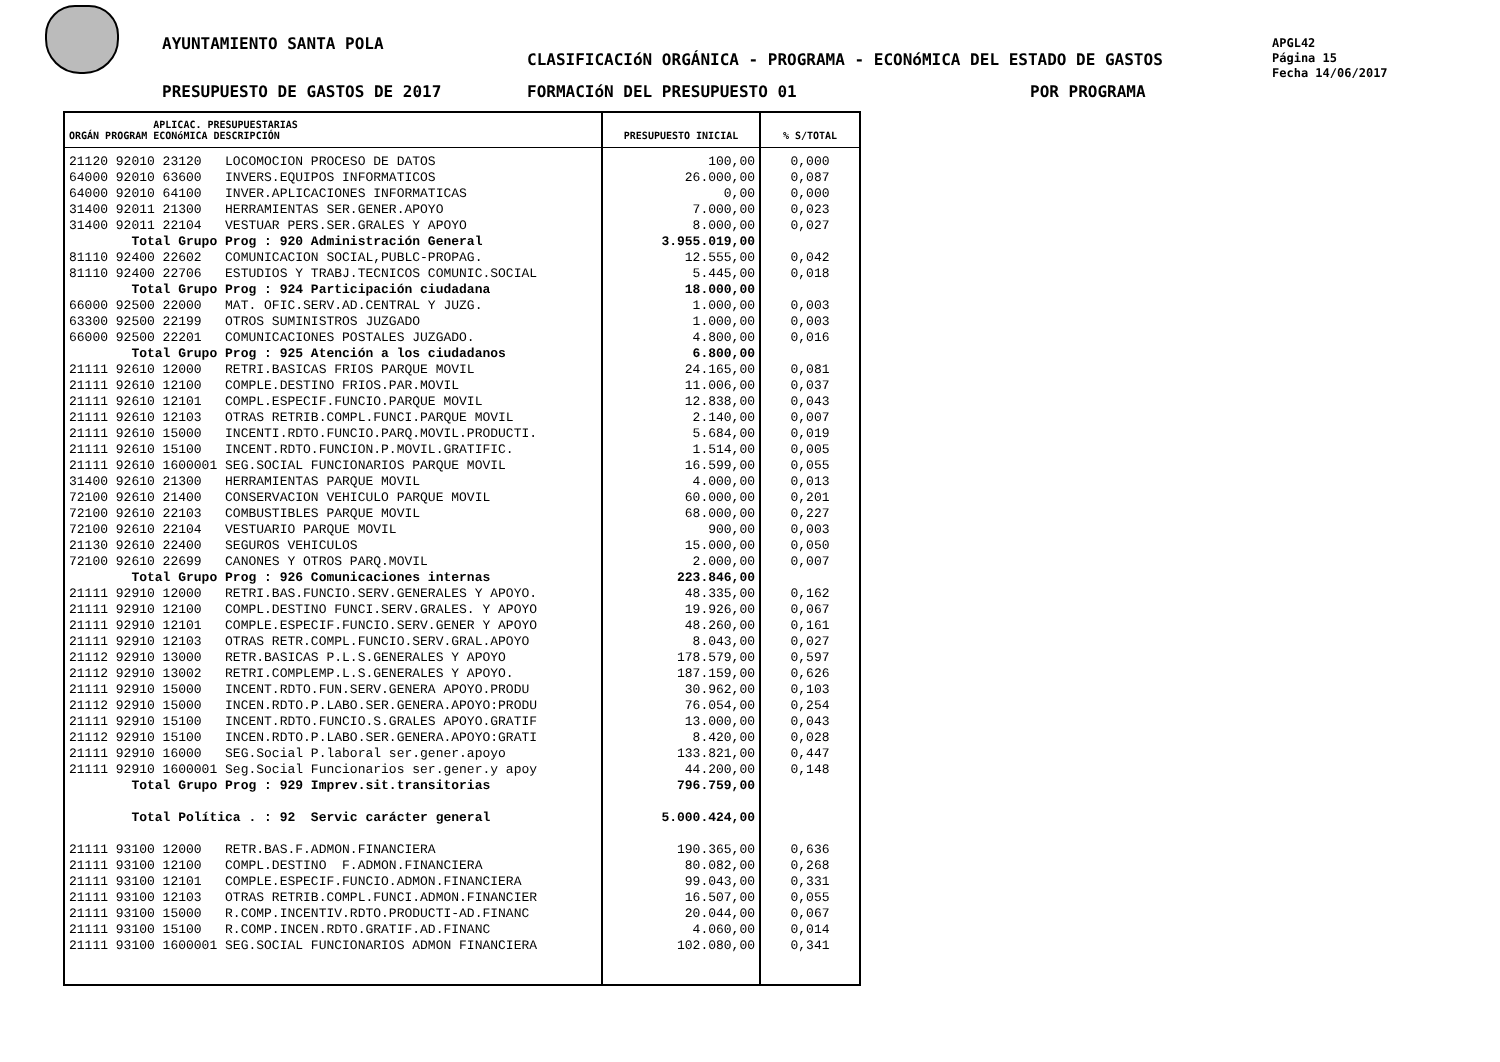AYUNTAMIENTO SANTA POLA
CLASIFICACIóN ORGÁNICA - PROGRAMA - ECONóMICA DEL ESTADO DE GASTOS
PRESUPUESTO DE GASTOS DE 2017 FORMACIóN DEL PRESUPUESTO 01 POR PROGRAMA
APGL42
Página 15
Fecha 14/06/2017
| APLICAC. PRESUPUESTARIAS ORGÁN PROGRAM ECONóMICA DESCRIPCIÓN | PRESUPUESTO INICIAL | % S/TOTAL |
| --- | --- | --- |
| 21120 92010 23120 LOCOMOCION PROCESO DE DATOS | 100,00 | 0,000 |
| 64000 92010 63600 INVERS.EQUIPOS INFORMATICOS | 26.000,00 | 0,087 |
| 64000 92010 64100 INVER.APLICACIONES INFORMATICAS | 0,00 | 0,000 |
| 31400 92011 21300 HERRAMIENTAS SER.GENER.APOYO | 7.000,00 | 0,023 |
| 31400 92011 22104 VESTUAR PERS.SER.GRALES Y APOYO | 8.000,00 | 0,027 |
| Total Grupo Prog : 920 Administración General | 3.955.019,00 | |
| 81110 92400 22602 COMUNICACION SOCIAL,PUBLC-PROPAG. | 12.555,00 | 0,042 |
| 81110 92400 22706 ESTUDIOS Y TRABJ.TECNICOS COMUNIC.SOCIAL | 5.445,00 | 0,018 |
| Total Grupo Prog : 924 Participación ciudadana | 18.000,00 | |
| 66000 92500 22000 MAT. OFIC.SERV.AD.CENTRAL Y JUZG. | 1.000,00 | 0,003 |
| 63300 92500 22199 OTROS SUMINISTROS JUZGADO | 1.000,00 | 0,003 |
| 66000 92500 22201 COMUNICACIONES POSTALES JUZGADO. | 4.800,00 | 0,016 |
| Total Grupo Prog : 925 Atención a los ciudadanos | 6.800,00 | |
| 21111 92610 12000 RETRI.BASICAS FRIOS PARQUE MOVIL | 24.165,00 | 0,081 |
| 21111 92610 12100 COMPLE.DESTINO FRIOS.PAR.MOVIL | 11.006,00 | 0,037 |
| 21111 92610 12101 COMPL.ESPECIF.FUNCIO.PARQUE MOVIL | 12.838,00 | 0,043 |
| 21111 92610 12103 OTRAS RETRIB.COMPL.FUNCI.PARQUE MOVIL | 2.140,00 | 0,007 |
| 21111 92610 15000 INCENTI.RDTO.FUNCIO.PARQ.MOVIL.PRODUCTI. | 5.684,00 | 0,019 |
| 21111 92610 15100 INCENT.RDTO.FUNCION.P.MOVIL.GRATIFIC. | 1.514,00 | 0,005 |
| 21111 92610 1600001 SEG.SOCIAL FUNCIONARIOS PARQUE MOVIL | 16.599,00 | 0,055 |
| 31400 92610 21300 HERRAMIENTAS PARQUE MOVIL | 4.000,00 | 0,013 |
| 72100 92610 21400 CONSERVACION VEHICULO PARQUE MOVIL | 60.000,00 | 0,201 |
| 72100 92610 22103 COMBUSTIBLES PARQUE MOVIL | 68.000,00 | 0,227 |
| 72100 92610 22104 VESTUARIO PARQUE MOVIL | 900,00 | 0,003 |
| 21130 92610 22400 SEGUROS VEHICULOS | 15.000,00 | 0,050 |
| 72100 92610 22699 CANONES Y OTROS PARQ.MOVIL | 2.000,00 | 0,007 |
| Total Grupo Prog : 926 Comunicaciones internas | 223.846,00 | |
| 21111 92910 12000 RETRI.BAS.FUNCIO.SERV.GENERALES Y APOYO. | 48.335,00 | 0,162 |
| 21111 92910 12100 COMPL.DESTINO FUNCI.SERV.GRALES. Y APOYO | 19.926,00 | 0,067 |
| 21111 92910 12101 COMPLE.ESPECIF.FUNCIO.SERV.GENER Y APOYO | 48.260,00 | 0,161 |
| 21111 92910 12103 OTRAS RETR.COMPL.FUNCIO.SERV.GRAL.APOYO | 8.043,00 | 0,027 |
| 21112 92910 13000 RETR.BASICAS P.L.S.GENERALES Y APOYO | 178.579,00 | 0,597 |
| 21112 92910 13002 RETRI.COMPLEMP.L.S.GENERALES Y APOYO. | 187.159,00 | 0,626 |
| 21111 92910 15000 INCENT.RDTO.FUN.SERV.GENERA APOYO.PRODU | 30.962,00 | 0,103 |
| 21112 92910 15000 INCEN.RDTO.P.LABO.SER.GENERA.APOYO:PRODU | 76.054,00 | 0,254 |
| 21111 92910 15100 INCENT.RDTO.FUNCIO.S.GRALES APOYO.GRATIF | 13.000,00 | 0,043 |
| 21112 92910 15100 INCEN.RDTO.P.LABO.SER.GENERA.APOYO:GRATI | 8.420,00 | 0,028 |
| 21111 92910 16000 SEG.Social P.laboral ser.gener.apoyo | 133.821,00 | 0,447 |
| 21111 92910 1600001 Seg.Social Funcionarios ser.gener.y apoy | 44.200,00 | 0,148 |
| Total Grupo Prog : 929 Imprev.sit.transitorias | 796.759,00 | |
| Total Política . : 92 Servic carácter general | 5.000.424,00 | |
| 21111 93100 12000 RETR.BAS.F.ADMON.FINANCIERA | 190.365,00 | 0,636 |
| 21111 93100 12100 COMPL.DESTINO F.ADMON.FINANCIERA | 80.082,00 | 0,268 |
| 21111 93100 12101 COMPLE.ESPECIF.FUNCIO.ADMON.FINANCIERA | 99.043,00 | 0,331 |
| 21111 93100 12103 OTRAS RETRIB.COMPL.FUNCI.ADMON.FINANCIER | 16.507,00 | 0,055 |
| 21111 93100 15000 R.COMP.INCENTIV.RDTO.PRODUCTI-AD.FINANC | 20.044,00 | 0,067 |
| 21111 93100 15100 R.COMP.INCEN.RDTO.GRATIF.AD.FINANC | 4.060,00 | 0,014 |
| 21111 93100 1600001 SEG.SOCIAL FUNCIONARIOS ADMON FINANCIERA | 102.080,00 | 0,341 |